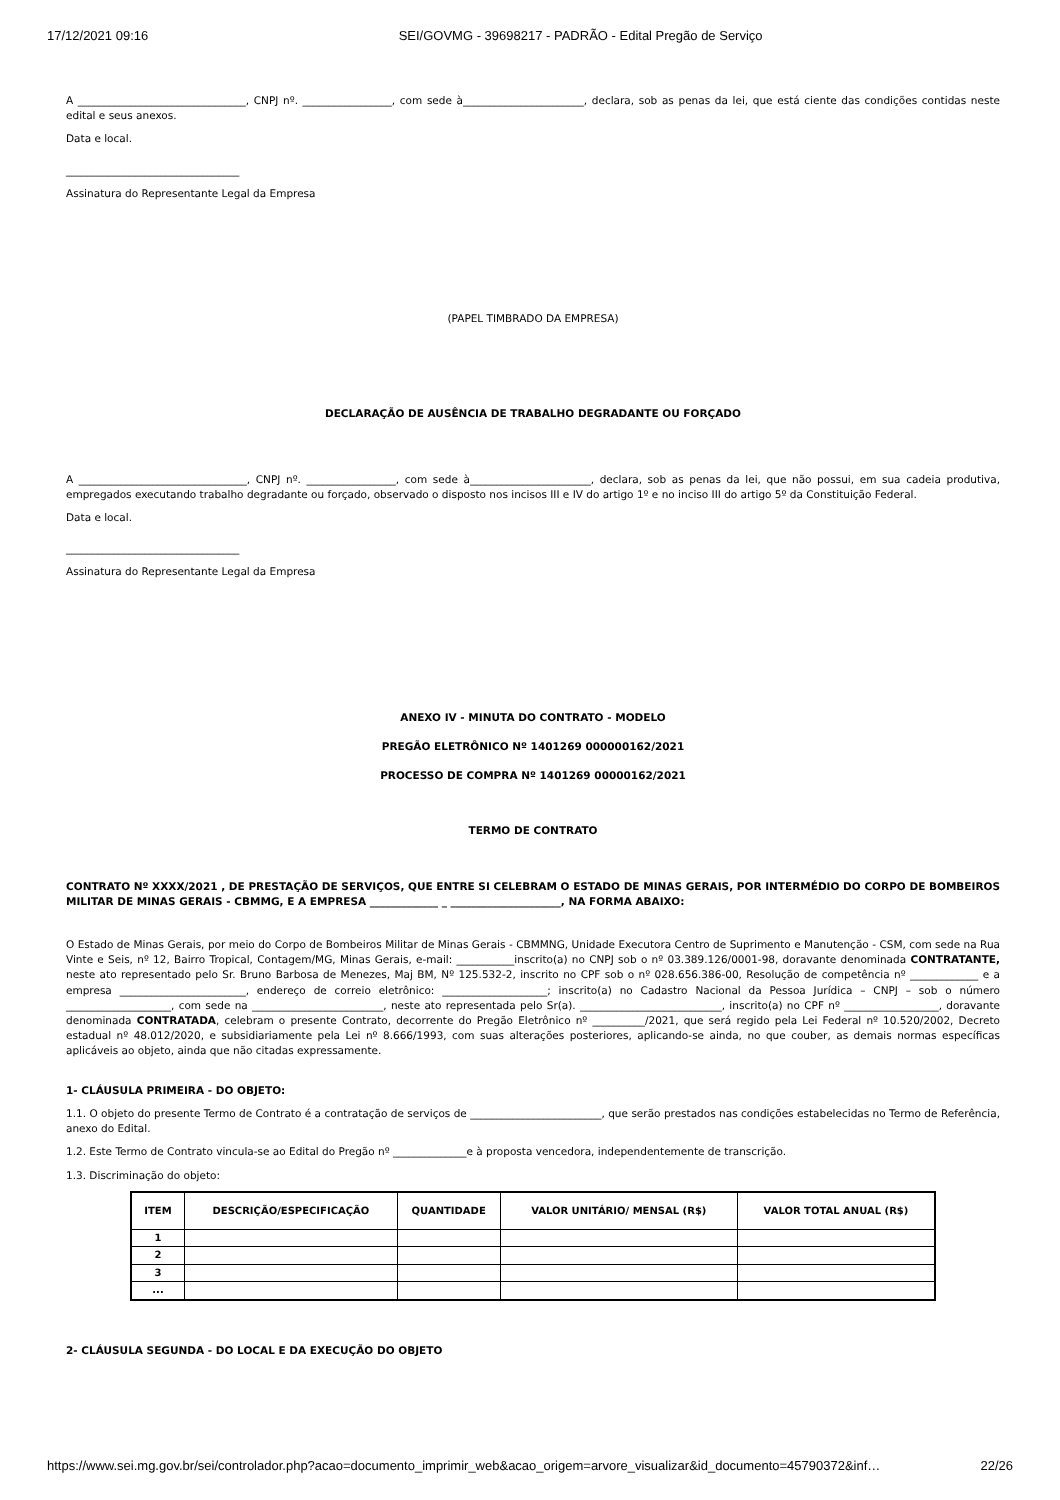17/12/2021 09:16 SEI/GOVMG - 39698217 - PADRÃO - Edital Pregão de Serviço
A ________________________________, CNPJ nº. _________________, com sede à_______________________, declara, sob as penas da lei, que está ciente das condições contidas neste edital e seus anexos.
Data e local.
_________________________________
Assinatura do Representante Legal da Empresa
(PAPEL TIMBRADO DA EMPRESA)
DECLARAÇÃO DE AUSÊNCIA DE TRABALHO DEGRADANTE OU FORÇADO
A ________________________________, CNPJ nº. _________________, com sede à_______________________, declara, sob as penas da lei, que não possui, em sua cadeia produtiva, empregados executando trabalho degradante ou forçado, observado o disposto nos incisos III e IV do artigo 1º e no inciso III do artigo 5º da Constituição Federal.
Data e local.
_________________________________
Assinatura do Representante Legal da Empresa
ANEXO IV - MINUTA DO CONTRATO - MODELO
PREGÃO ELETRÔNICO Nº 1401269 000000162/2021
PROCESSO DE COMPRA Nº 1401269 00000162/2021
TERMO DE CONTRATO
CONTRATO Nº XXXX/2021 , DE PRESTAÇÃO DE SERVIÇOS, QUE ENTRE SI CELEBRAM O ESTADO DE MINAS GERAIS, POR INTERMÉDIO DO CORPO DE BOMBEIROS MILITAR DE MINAS GERAIS - CBMMG, E A EMPRESA _____________ _ _____________________, NA FORMA ABAIXO:
O Estado de Minas Gerais, por meio do Corpo de Bombeiros Militar de Minas Gerais - CBMMNG, Unidade Executora Centro de Suprimento e Manutenção - CSM, com sede na Rua Vinte e Seis, nº 12, Bairro Tropical, Contagem/MG, Minas Gerais, e-mail: ___________inscrito(a) no CNPJ sob o nº 03.389.126/0001-98, doravante denominada CONTRATANTE, neste ato representado pelo Sr. Bruno Barbosa de Menezes, Maj BM, Nº 125.532-2, inscrito no CPF sob o nº 028.656.386-00, Resolução de competência nº _____________ e a empresa ________________________, endereço de correio eletrônico: ____________________; inscrito(a) no Cadastro Nacional da Pessoa Jurídica – CNPJ – sob o número ____________________, com sede na _________________________, neste ato representada pelo Sr(a). ___________________________, inscrito(a) no CPF nº __________________, doravante denominada CONTRATADA, celebram o presente Contrato, decorrente do Pregão Eletrônico nº __________/2021, que será regido pela Lei Federal nº 10.520/2002, Decreto estadual nº 48.012/2020, e subsidiariamente pela Lei nº 8.666/1993, com suas alterações posteriores, aplicando-se ainda, no que couber, as demais normas específicas aplicáveis ao objeto, ainda que não citadas expressamente.
1- CLÁUSULA PRIMEIRA - DO OBJETO:
1.1. O objeto do presente Termo de Contrato é a contratação de serviços de _________________________, que serão prestados nas condições estabelecidas no Termo de Referência, anexo do Edital.
1.2. Este Termo de Contrato vincula-se ao Edital do Pregão nº ______________e à proposta vencedora, independentemente de transcrição.
1.3. Discriminação do objeto:
| ITEM | DESCRIÇÃO/ESPECIFICAÇÃO | QUANTIDADE | VALOR UNITÁRIO/ MENSAL (R$) | VALOR TOTAL ANUAL (R$) |
| --- | --- | --- | --- | --- |
| 1 | | | | |
| 2 | | | | |
| 3 | | | | |
| ... | | | | |
2- CLÁUSULA SEGUNDA - DO LOCAL E DA EXECUÇÃO DO OBJETO
https://www.sei.mg.gov.br/sei/controlador.php?acao=documento_imprimir_web&acao_origem=arvore_visualizar&id_documento=45790372&inf… 22/26